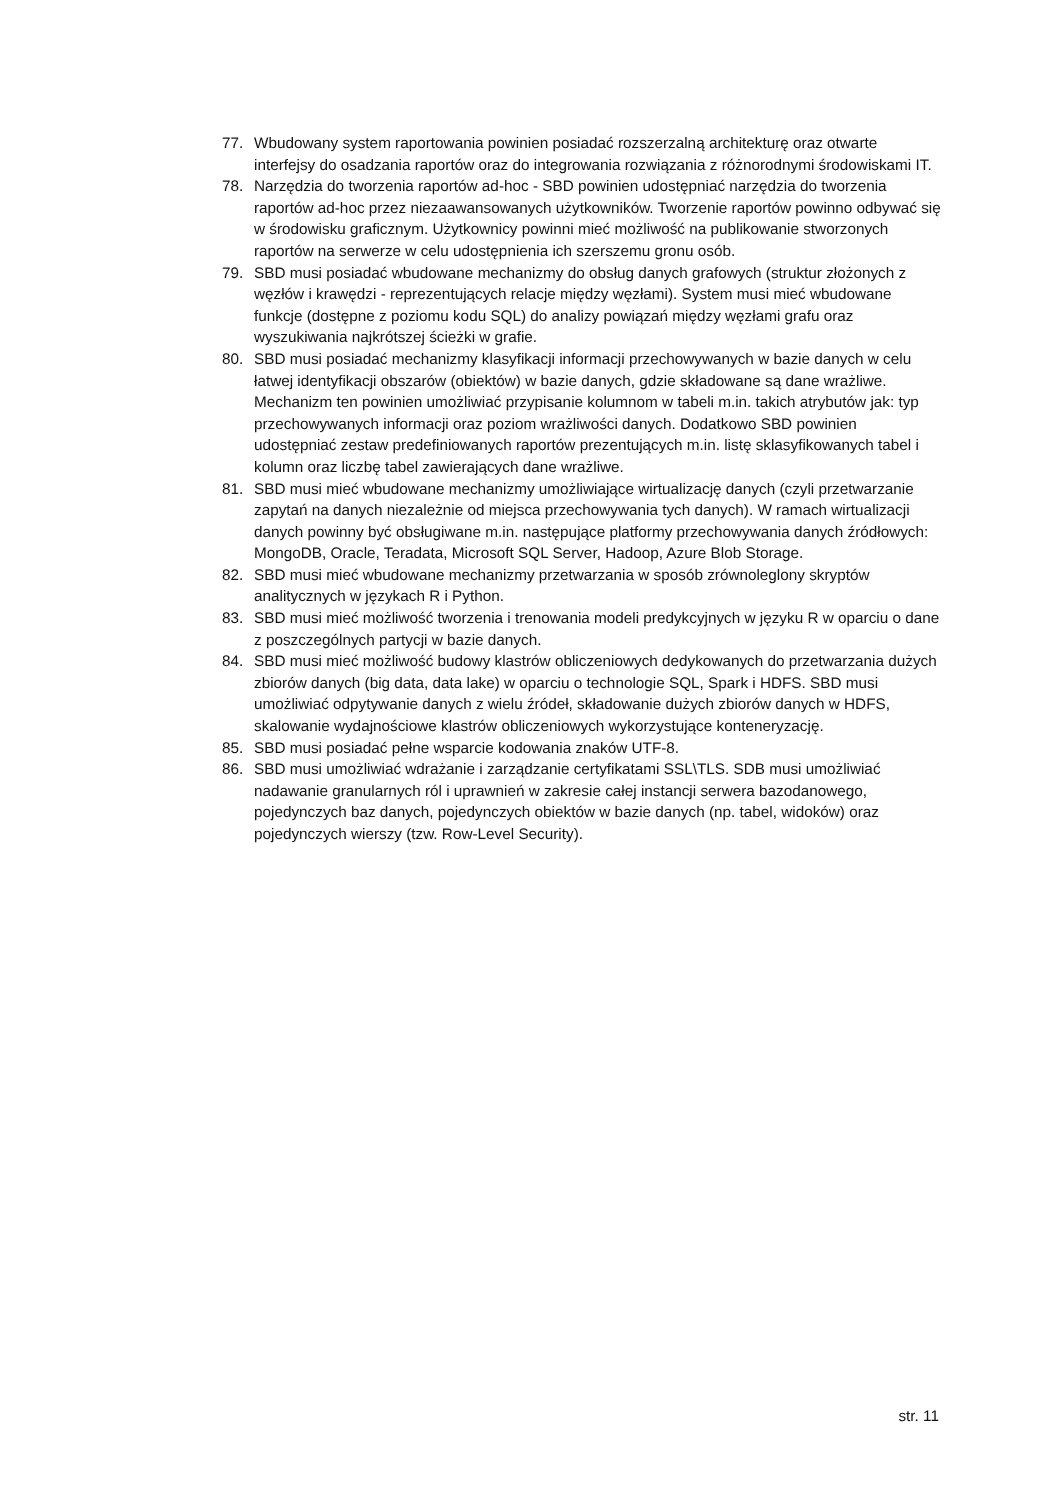77. Wbudowany system raportowania powinien posiadać rozszerzalną architekturę oraz otwarte interfejsy do osadzania raportów oraz do integrowania rozwiązania z różnorodnymi środowiskami IT.
78. Narzędzia do tworzenia raportów ad-hoc - SBD powinien udostępniać narzędzia do tworzenia raportów ad-hoc przez niezaawansowanych użytkowników. Tworzenie raportów powinno odbywać się w środowisku graficznym. Użytkownicy powinni mieć możliwość na publikowanie stworzonych raportów na serwerze w celu udostępnienia ich szerszemu gronu osób.
79. SBD musi posiadać wbudowane mechanizmy do obsług danych grafowych (struktur złożonych z węzłów i krawędzi - reprezentujących relacje między węzłami). System musi mieć wbudowane funkcje (dostępne z poziomu kodu SQL) do analizy powiązań między węzłami grafu oraz wyszukiwania najkrótszej ścieżki w grafie.
80. SBD musi posiadać mechanizmy klasyfikacji informacji przechowywanych w bazie danych w celu łatwej identyfikacji obszarów (obiektów) w bazie danych, gdzie składowane są dane wrażliwe. Mechanizm ten powinien umożliwiać przypisanie kolumnom w tabeli m.in. takich atrybutów jak: typ przechowywanych informacji oraz poziom wrażliwości danych. Dodatkowo SBD powinien udostępniać zestaw predefiniowanych raportów prezentujących m.in. listę sklasyfikowanych tabel i kolumn oraz liczbę tabel zawierających dane wrażliwe.
81. SBD musi mieć wbudowane mechanizmy umożliwiające wirtualizację danych (czyli przetwarzanie zapytań na danych niezależnie od miejsca przechowywania tych danych). W ramach wirtualizacji danych powinny być obsługiwane m.in. następujące platformy przechowywania danych źródłowych: MongoDB, Oracle, Teradata, Microsoft SQL Server, Hadoop, Azure Blob Storage.
82. SBD musi mieć wbudowane mechanizmy przetwarzania w sposób zrównoleglony skryptów analitycznych w językach R i Python.
83. SBD musi mieć możliwość tworzenia i trenowania modeli predykcyjnych w języku R w oparciu o dane z poszczególnych partycji w bazie danych.
84. SBD musi mieć możliwość budowy klastrów obliczeniowych dedykowanych do przetwarzania dużych zbiorów danych (big data, data lake) w oparciu o technologie SQL, Spark i HDFS. SBD musi umożliwiać odpytywanie danych z wielu źródeł, składowanie dużych zbiorów danych w HDFS, skalowanie wydajnościowe klastrów obliczeniowych wykorzystujące konteneryzację.
85. SBD musi posiadać pełne wsparcie kodowania znaków UTF-8.
86. SBD musi umożliwiać wdrażanie i zarządzanie certyfikatami SSL\TLS. SDB musi umożliwiać nadawanie granularnych ról i uprawnień w zakresie całej instancji serwera bazodanowego, pojedynczych baz danych, pojedynczych obiektów w bazie danych (np. tabel, widoków) oraz pojedynczych wierszy (tzw. Row-Level Security).
str. 11